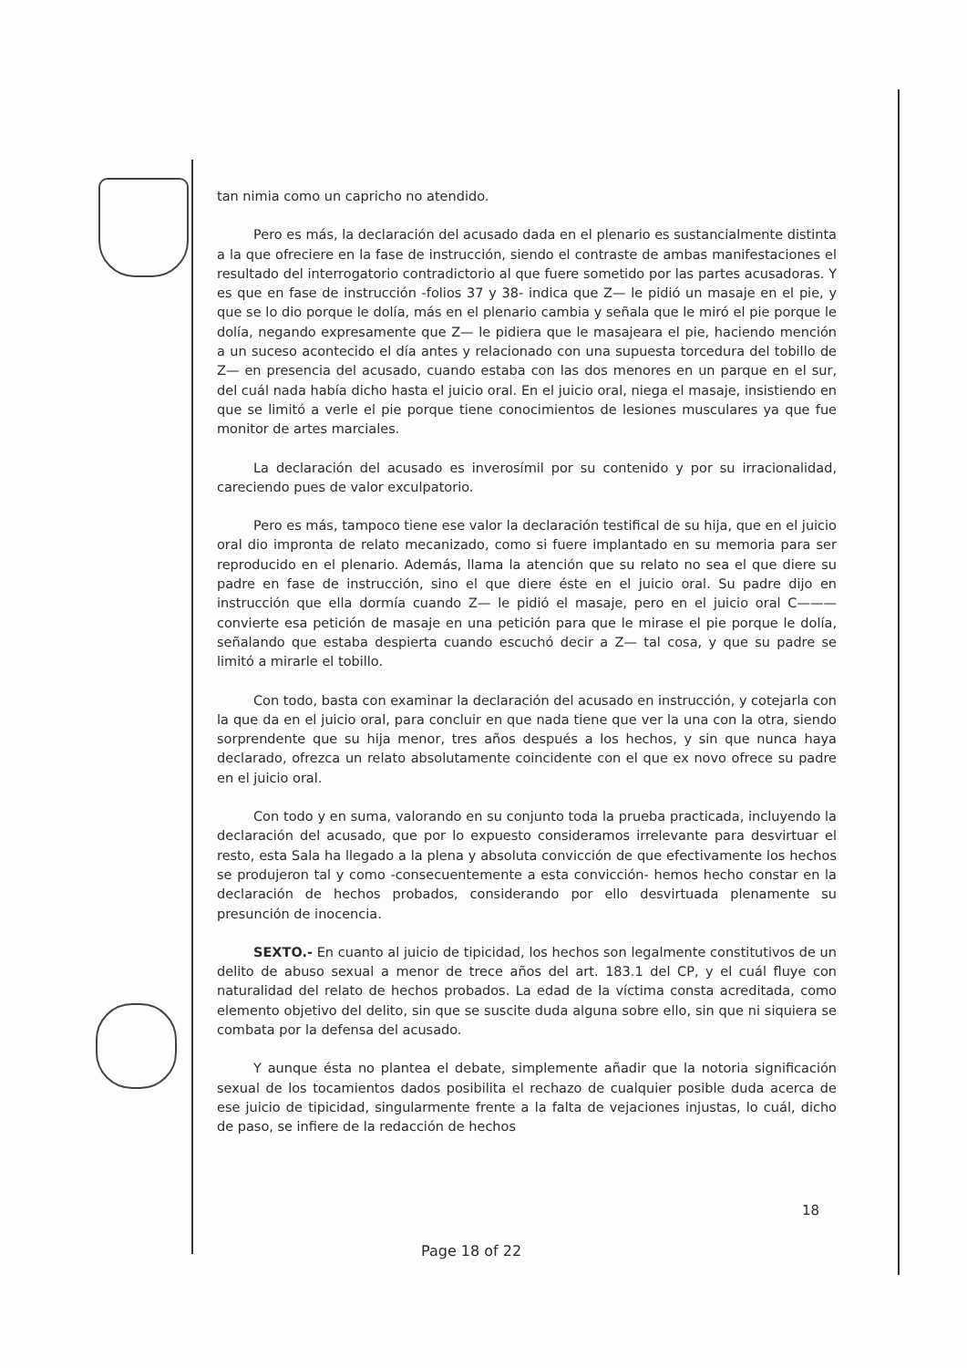tan nimia como un capricho no atendido.
Pero es más, la declaración del acusado dada en el plenario es sustancialmente distinta a la que ofreciere en la fase de instrucción, siendo el contraste de ambas manifestaciones el resultado del interrogatorio contradictorio al que fuere sometido por las partes acusadoras. Y es que en fase de instrucción -folios 37 y 38- indica que Z— le pidió un masaje en el pie, y que se lo dio porque le dolía, más en el plenario cambia y señala que le miró el pie porque le dolía, negando expresamente que Z— le pidiera que le masajeara el pie, haciendo mención a un suceso acontecido el día antes y relacionado con una supuesta torcedura del tobillo de Z— en presencia del acusado, cuando estaba con las dos menores en un parque en el sur, del cuál nada había dicho hasta el juicio oral. En el juicio oral, niega el masaje, insistiendo en que se limitó a verle el pie porque tiene conocimientos de lesiones musculares ya que fue monitor de artes marciales.
La declaración del acusado es inverosímil por su contenido y por su irracionalidad, careciendo pues de valor exculpatorio.
Pero es más, tampoco tiene ese valor la declaración testifical de su hija, que en el juicio oral dio impronta de relato mecanizado, como si fuere implantado en su memoria para ser reproducido en el plenario. Además, llama la atención que su relato no sea el que diere su padre en fase de instrucción, sino el que diere éste en el juicio oral. Su padre dijo en instrucción que ella dormía cuando Z— le pidió el masaje, pero en el juicio oral C——— convierte esa petición de masaje en una petición para que le mirase el pie porque le dolía, señalando que estaba despierta cuando escuchó decir a Z— tal cosa, y que su padre se limitó a mirarle el tobillo.
Con todo, basta con examinar la declaración del acusado en instrucción, y cotejarla con la que da en el juicio oral, para concluir en que nada tiene que ver la una con la otra, siendo sorprendente que su hija menor, tres años después a los hechos, y sin que nunca haya declarado, ofrezca un relato absolutamente coincidente con el que ex novo ofrece su padre en el juicio oral.
Con todo y en suma, valorando en su conjunto toda la prueba practicada, incluyendo la declaración del acusado, que por lo expuesto consideramos irrelevante para desvirtuar el resto, esta Sala ha llegado a la plena y absoluta convicción de que efectivamente los hechos se produjeron tal y como -consecuentemente a esta convicción- hemos hecho constar en la declaración de hechos probados, considerando por ello desvirtuada plenamente su presunción de inocencia.
SEXTO.- En cuanto al juicio de tipicidad, los hechos son legalmente constitutivos de un delito de abuso sexual a menor de trece años del art. 183.1 del CP, y el cuál fluye con naturalidad del relato de hechos probados. La edad de la víctima consta acreditada, como elemento objetivo del delito, sin que se suscite duda alguna sobre ello, sin que ni siquiera se combata por la defensa del acusado.
Y aunque ésta no plantea el debate, simplemente añadir que la notoria significación sexual de los tocamientos dados posibilita el rechazo de cualquier posible duda acerca de ese juicio de tipicidad, singularmente frente a la falta de vejaciones injustas, lo cuál, dicho de paso, se infiere de la redacción de hechos
18
Page 18 of 22